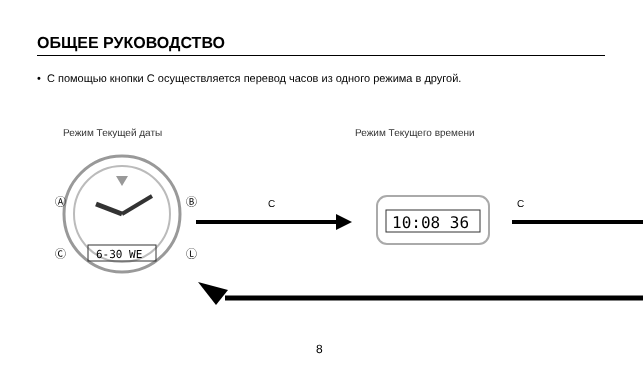ОБЩЕЕ РУКОВОДСТВО
• С помощью кнопки C осуществляется перевод часов из одного режима в другой.
Режим Текущей даты Режим Текущего времени
6-30 WE
Ⓐ
Ⓑ
Ⓒ
Ⓛ
10:08 36
C C
8